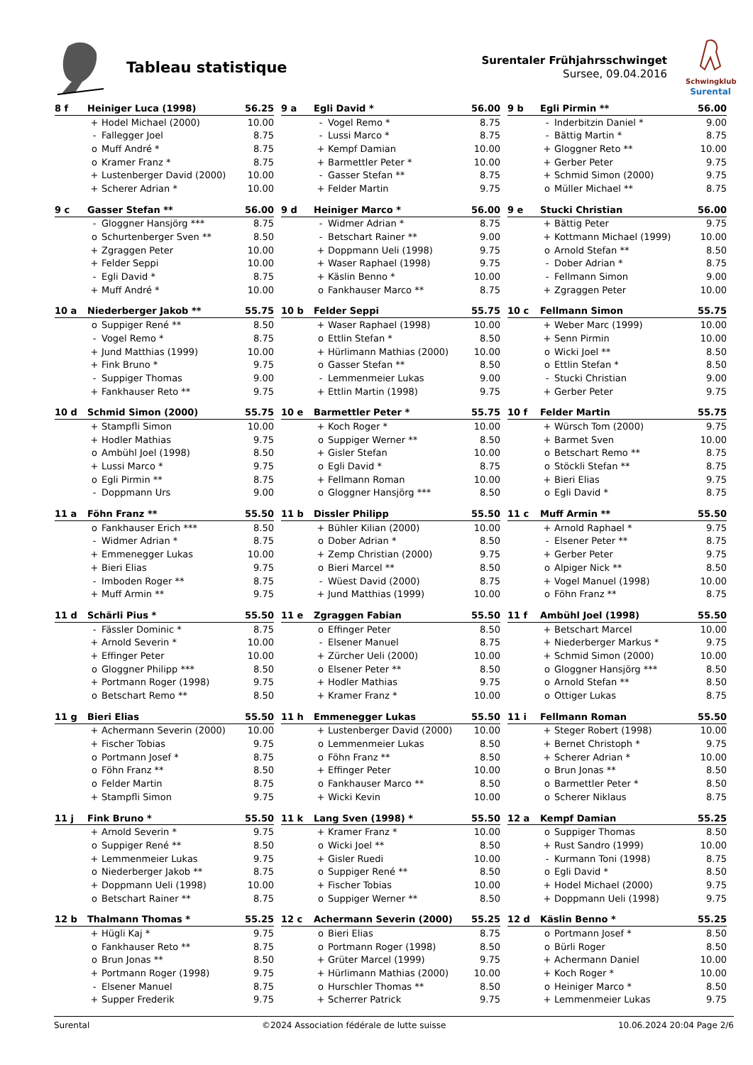Tableau statistique
Surentaler Frühjahrsschwinget
Sursee, 09.04.2016
Schwingklub
Surental
| 8 f | Heiniger Luca (1998) | | 56.25 |
| --- | --- | --- | --- |
| | + | Hodel Michael (2000) | 10.00 |
| | - | Fallegger Joel | 8.75 |
| | o | Muff André * | 8.75 |
| | o | Kramer Franz * | 8.75 |
| | + | Lustenberger David (2000) | 10.00 |
| | + | Scherer Adrian * | 10.00 |
| 9 a | Egli David * | | 56.00 |
| --- | --- | --- | --- |
| | - | Vogel Remo * | 8.75 |
| | - | Lussi Marco * | 8.75 |
| | + | Kempf Damian | 10.00 |
| | + | Barmettler Peter * | 10.00 |
| | - | Gasser Stefan ** | 8.75 |
| | + | Felder Martin | 9.75 |
| 9 b | Egli Pirmin ** | | 56.00 |
| --- | --- | --- | --- |
| | - | Inderbitzin Daniel * | 9.00 |
| | - | Bättig Martin * | 8.75 |
| | + | Gloggner Reto ** | 10.00 |
| | + | Gerber Peter | 9.75 |
| | + | Schmid Simon (2000) | 9.75 |
| | o | Müller Michael ** | 8.75 |
| 9 c | Gasser Stefan ** | | 56.00 |
| --- | --- | --- | --- |
| | - | Gloggner Hansjörg *** | 8.75 |
| | o | Schurtenberger Sven ** | 8.50 |
| | + | Zgraggen Peter | 10.00 |
| | + | Felder Seppi | 10.00 |
| | - | Egli David * | 8.75 |
| | + | Muff André * | 10.00 |
| 9 d | Heiniger Marco * | | 56.00 |
| --- | --- | --- | --- |
| | - | Widmer Adrian * | 8.75 |
| | - | Betschart Rainer ** | 9.00 |
| | + | Doppmann Ueli (1998) | 9.75 |
| | + | Waser Raphael (1998) | 9.75 |
| | + | Käslin Benno * | 10.00 |
| | o | Fankhauser Marco ** | 8.75 |
| 9 e | Stucki Christian | | 56.00 |
| --- | --- | --- | --- |
| | + | Bättig Peter | 9.75 |
| | + | Kottmann Michael (1999) | 10.00 |
| | o | Arnold Stefan ** | 8.50 |
| | - | Dober Adrian * | 8.75 |
| | - | Fellmann Simon | 9.00 |
| | + | Zgraggen Peter | 10.00 |
| 10 a | Niederberger Jakob ** | | 55.75 |
| --- | --- | --- | --- |
| | o | Suppiger René ** | 8.50 |
| | - | Vogel Remo * | 8.75 |
| | + | Jund Matthias (1999) | 10.00 |
| | + | Fink Bruno * | 9.75 |
| | - | Suppiger Thomas | 9.00 |
| | + | Fankhauser Reto ** | 9.75 |
| 10 b | Felder Seppi | | 55.75 |
| --- | --- | --- | --- |
| | + | Waser Raphael (1998) | 10.00 |
| | o | Ettlin Stefan * | 8.50 |
| | + | Hürlimann Mathias (2000) | 10.00 |
| | o | Gasser Stefan ** | 8.50 |
| | - | Lemmenmeier Lukas | 9.00 |
| | + | Ettlin Martin (1998) | 9.75 |
| 10 c | Fellmann Simon | | 55.75 |
| --- | --- | --- | --- |
| | + | Weber Marc (1999) | 10.00 |
| | + | Senn Pirmin | 10.00 |
| | o | Wicki Joel ** | 8.50 |
| | o | Ettlin Stefan * | 8.50 |
| | - | Stucki Christian | 9.00 |
| | + | Gerber Peter | 9.75 |
| 10 d | Schmid Simon (2000) | | 55.75 |
| --- | --- | --- | --- |
| | + | Stampfli Simon | 10.00 |
| | + | Hodler Mathias | 9.75 |
| | o | Ambühl Joel (1998) | 8.50 |
| | + | Lussi Marco * | 9.75 |
| | o | Egli Pirmin ** | 8.75 |
| | - | Doppmann Urs | 9.00 |
| 10 e | Barmettler Peter * | | 55.75 |
| --- | --- | --- | --- |
| | + | Koch Roger * | 10.00 |
| | o | Suppiger Werner ** | 8.50 |
| | + | Gisler Stefan | 10.00 |
| | o | Egli David * | 8.75 |
| | + | Fellmann Roman | 10.00 |
| | o | Gloggner Hansjörg *** | 8.50 |
| 10 f | Felder Martin | | 55.75 |
| --- | --- | --- | --- |
| | + | Würsch Tom (2000) | 9.75 |
| | + | Barmet Sven | 10.00 |
| | o | Betschart Remo ** | 8.75 |
| | o | Stöckli Stefan ** | 8.75 |
| | + | Bieri Elias | 9.75 |
| | o | Egli David * | 8.75 |
| 11 a | Föhn Franz ** | | 55.50 |
| --- | --- | --- | --- |
| | o | Fankhauser Erich *** | 8.50 |
| | - | Widmer Adrian * | 8.75 |
| | + | Emmenegger Lukas | 10.00 |
| | + | Bieri Elias | 9.75 |
| | - | Imboden Roger ** | 8.75 |
| | + | Muff Armin ** | 9.75 |
| 11 b | Dissler Philipp | | 55.50 |
| --- | --- | --- | --- |
| | + | Bühler Kilian (2000) | 10.00 |
| | o | Dober Adrian * | 8.50 |
| | + | Zemp Christian (2000) | 9.75 |
| | o | Bieri Marcel ** | 8.50 |
| | - | Wüest David (2000) | 8.75 |
| | + | Jund Matthias (1999) | 10.00 |
| 11 c | Muff Armin ** | | 55.50 |
| --- | --- | --- | --- |
| | + | Arnold Raphael * | 9.75 |
| | - | Elsener Peter ** | 8.75 |
| | + | Gerber Peter | 9.75 |
| | o | Alpiger Nick ** | 8.50 |
| | + | Vogel Manuel (1998) | 10.00 |
| | o | Föhn Franz ** | 8.75 |
| 11 d | Schärli Pius * | | 55.50 |
| --- | --- | --- | --- |
| | - | Fässler Dominic * | 8.75 |
| | + | Arnold Severin * | 10.00 |
| | + | Effinger Peter | 10.00 |
| | o | Gloggner Philipp *** | 8.50 |
| | + | Portmann Roger (1998) | 9.75 |
| | o | Betschart Remo ** | 8.50 |
| 11 e | Zgraggen Fabian | | 55.50 |
| --- | --- | --- | --- |
| | o | Effinger Peter | 8.50 |
| | - | Elsener Manuel | 8.75 |
| | + | Zürcher Ueli (2000) | 10.00 |
| | o | Elsener Peter ** | 8.50 |
| | + | Hodler Mathias | 9.75 |
| | + | Kramer Franz * | 10.00 |
| 11 f | Ambühl Joel (1998) | | 55.50 |
| --- | --- | --- | --- |
| | + | Betschart Marcel | 10.00 |
| | + | Niederberger Markus * | 9.75 |
| | + | Schmid Simon (2000) | 10.00 |
| | o | Gloggner Hansjörg *** | 8.50 |
| | o | Arnold Stefan ** | 8.50 |
| | o | Ottiger Lukas | 8.75 |
| 11 g | Bieri Elias | | 55.50 |
| --- | --- | --- | --- |
| | + | Achermann Severin (2000) | 10.00 |
| | + | Fischer Tobias | 9.75 |
| | o | Portmann Josef * | 8.75 |
| | o | Föhn Franz ** | 8.50 |
| | o | Felder Martin | 8.75 |
| | + | Stampfli Simon | 9.75 |
| 11 h | Emmenegger Lukas | | 55.50 |
| --- | --- | --- | --- |
| | + | Lustenberger David (2000) | 10.00 |
| | o | Lemmenmeier Lukas | 8.50 |
| | o | Föhn Franz ** | 8.50 |
| | + | Effinger Peter | 10.00 |
| | o | Fankhauser Marco ** | 8.50 |
| | + | Wicki Kevin | 10.00 |
| 11 i | Fellmann Roman | | 55.50 |
| --- | --- | --- | --- |
| | + | Steger Robert (1998) | 10.00 |
| | + | Bernet Christoph * | 9.75 |
| | + | Scherer Adrian * | 10.00 |
| | o | Brun Jonas ** | 8.50 |
| | o | Barmettler Peter * | 8.50 |
| | o | Scherer Niklaus | 8.75 |
| 11 j | Fink Bruno * | | 55.50 |
| --- | --- | --- | --- |
| | + | Arnold Severin * | 9.75 |
| | o | Suppiger René ** | 8.50 |
| | + | Lemmenmeier Lukas | 9.75 |
| | o | Niederberger Jakob ** | 8.75 |
| | + | Doppmann Ueli (1998) | 10.00 |
| | o | Betschart Rainer ** | 8.75 |
| 11 k | Lang Sven (1998) * | | 55.50 |
| --- | --- | --- | --- |
| | + | Kramer Franz * | 10.00 |
| | o | Wicki Joel ** | 8.50 |
| | + | Gisler Ruedi | 10.00 |
| | o | Suppiger René ** | 8.50 |
| | + | Fischer Tobias | 10.00 |
| | o | Suppiger Werner ** | 8.50 |
| 12 a | Kempf Damian | | 55.25 |
| --- | --- | --- | --- |
| | o | Suppiger Thomas | 8.50 |
| | + | Rust Sandro (1999) | 10.00 |
| | - | Kurmann Toni (1998) | 8.75 |
| | o | Egli David * | 8.50 |
| | + | Hodel Michael (2000) | 9.75 |
| | + | Doppmann Ueli (1998) | 9.75 |
| 12 b | Thalmann Thomas * | | 55.25 |
| --- | --- | --- | --- |
| | + | Hügli Kaj * | 9.75 |
| | o | Fankhauser Reto ** | 8.75 |
| | o | Brun Jonas ** | 8.50 |
| | + | Portmann Roger (1998) | 9.75 |
| | - | Elsener Manuel | 8.75 |
| | + | Supper Frederik | 9.75 |
| 12 c | Achermann Severin (2000) | | 55.25 |
| --- | --- | --- | --- |
| | o | Bieri Elias | 8.75 |
| | o | Portmann Roger (1998) | 8.50 |
| | + | Grüter Marcel (1999) | 9.75 |
| | + | Hürlimann Mathias (2000) | 10.00 |
| | o | Hurschler Thomas ** | 8.50 |
| | + | Scherrer Patrick | 9.75 |
| 12 d | Käslin Benno * | | 55.25 |
| --- | --- | --- | --- |
| | o | Portmann Josef * | 8.50 |
| | o | Bürli Roger | 8.50 |
| | + | Achermann Daniel | 10.00 |
| | + | Koch Roger * | 10.00 |
| | o | Heiniger Marco * | 8.50 |
| | + | Lemmenmeier Lukas | 9.75 |
Surental ©2024 Association fédérale de lutte suisse 10.06.2024 20:04 Page 2/6